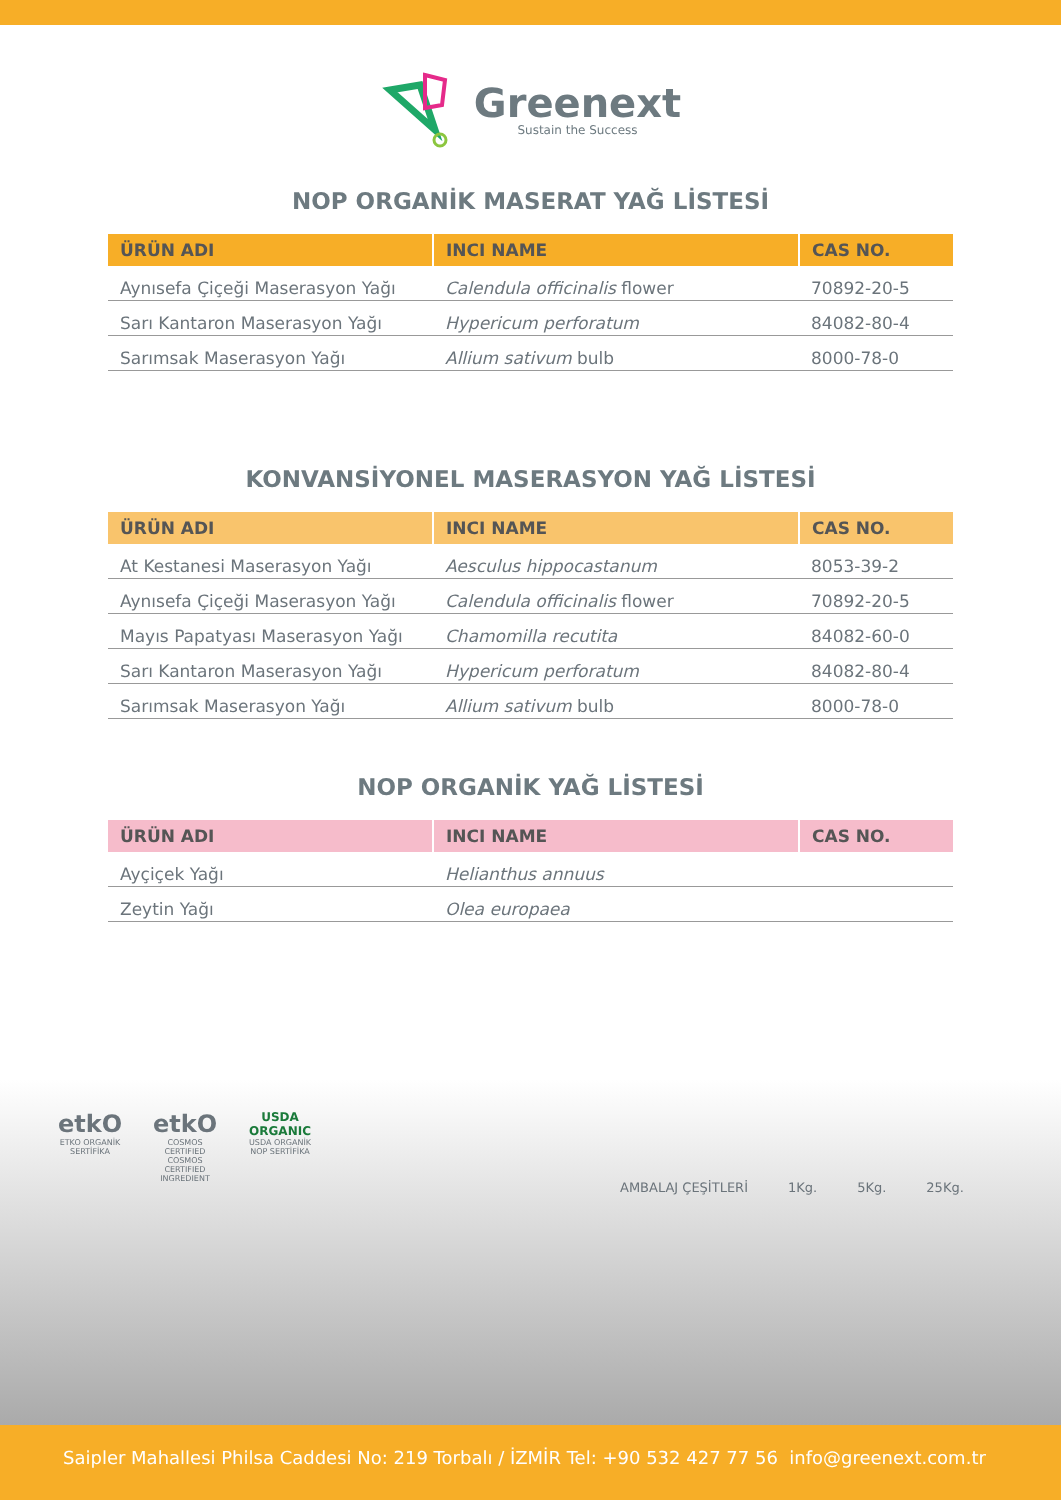Greenext
Sustain the Success
NOP ORGANİK MASERAT YAĞ LİSTESİ
| ÜRÜN ADI | INCI NAME | CAS NO. |
| --- | --- | --- |
| Aynısefa Çiçeği Maserasyon Yağı | Calendula officinalis flower | 70892-20-5 |
| Sarı Kantaron Maserasyon Yağı | Hypericum perforatum | 84082-80-4 |
| Sarımsak Maserasyon Yağı | Allium sativum bulb | 8000-78-0 |
KONVANSİYONEL MASERASYON YAĞ LİSTESİ
| ÜRÜN ADI | INCI NAME | CAS NO. |
| --- | --- | --- |
| At Kestanesi Maserasyon Yağı | Aesculus hippocastanum | 8053-39-2 |
| Aynısefa Çiçeği Maserasyon Yağı | Calendula officinalis flower | 70892-20-5 |
| Mayıs Papatyası Maserasyon Yağı | Chamomilla recutita | 84082-60-0 |
| Sarı Kantaron Maserasyon Yağı | Hypericum perforatum | 84082-80-4 |
| Sarımsak Maserasyon Yağı | Allium sativum bulb | 8000-78-0 |
NOP ORGANİK YAĞ LİSTESİ
| ÜRÜN ADI | INCI NAME | CAS NO. |
| --- | --- | --- |
| Ayçiçek Yağı | Helianthus annuus | |
| Zeytin Yağı | Olea europaea | |
etkO
ETKO ORGANİK SERTİFİKA
etkO
COSMOS CERTIFIED
COSMOS CERTIFIED INGREDIENT
USDA ORGANIC
USDA ORGANİK NOP SERTİFİKA
AMBALAJ ÇEŞİTLERİ 1Kg. 5Kg. 25Kg.
Saipler Mahallesi Philsa Caddesi No: 219 Torbalı / İZMİR Tel: +90 532 427 77 56 info@greenext.com.tr